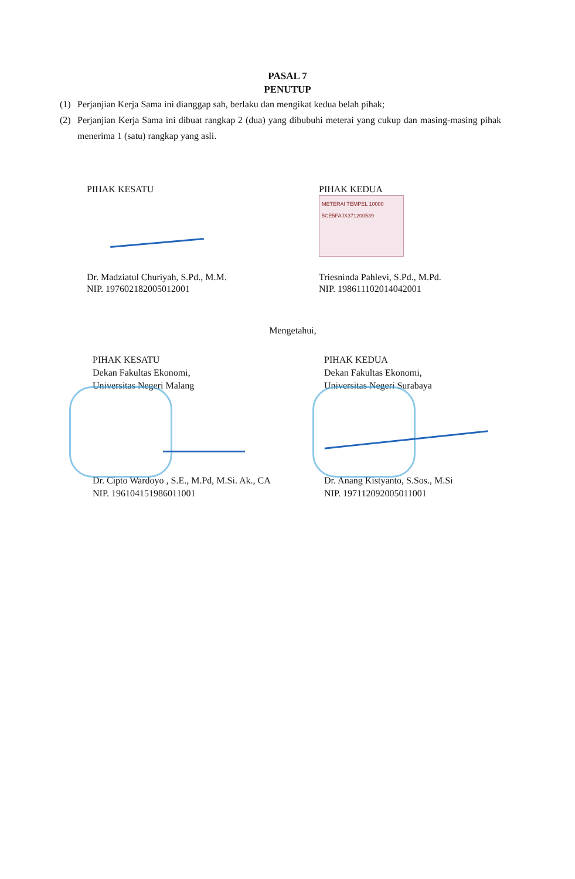PASAL 7
PENUTUP
(1) Perjanjian Kerja Sama ini dianggap sah, berlaku dan mengikat kedua belah pihak;
(2) Perjanjian Kerja Sama ini dibuat rangkap 2 (dua) yang dibubuhi meterai yang cukup dan masing-masing pihak menerima 1 (satu) rangkap yang asli.
PIHAK KESATU
Dr. Madziatul Churiyah, S.Pd., M.M.
NIP. 197602182005012001
PIHAK KEDUA
METERAI TEMPEL 10000
5CE5FAJX371200539
Triesninda Pahlevi, S.Pd., M.Pd.
NIP. 198611102014042001
Mengetahui,
PIHAK KESATU
Dekan Fakultas Ekonomi,
Universitas Negeri Malang
Dr. Cipto Wardoyo , S.E., M.Pd, M.Si. Ak., CA
NIP. 196104151986011001
PIHAK KEDUA
Dekan Fakultas Ekonomi,
Universitas Negeri Surabaya
Dr. Anang Kistyanto, S.Sos., M.Si
NIP. 197112092005011001